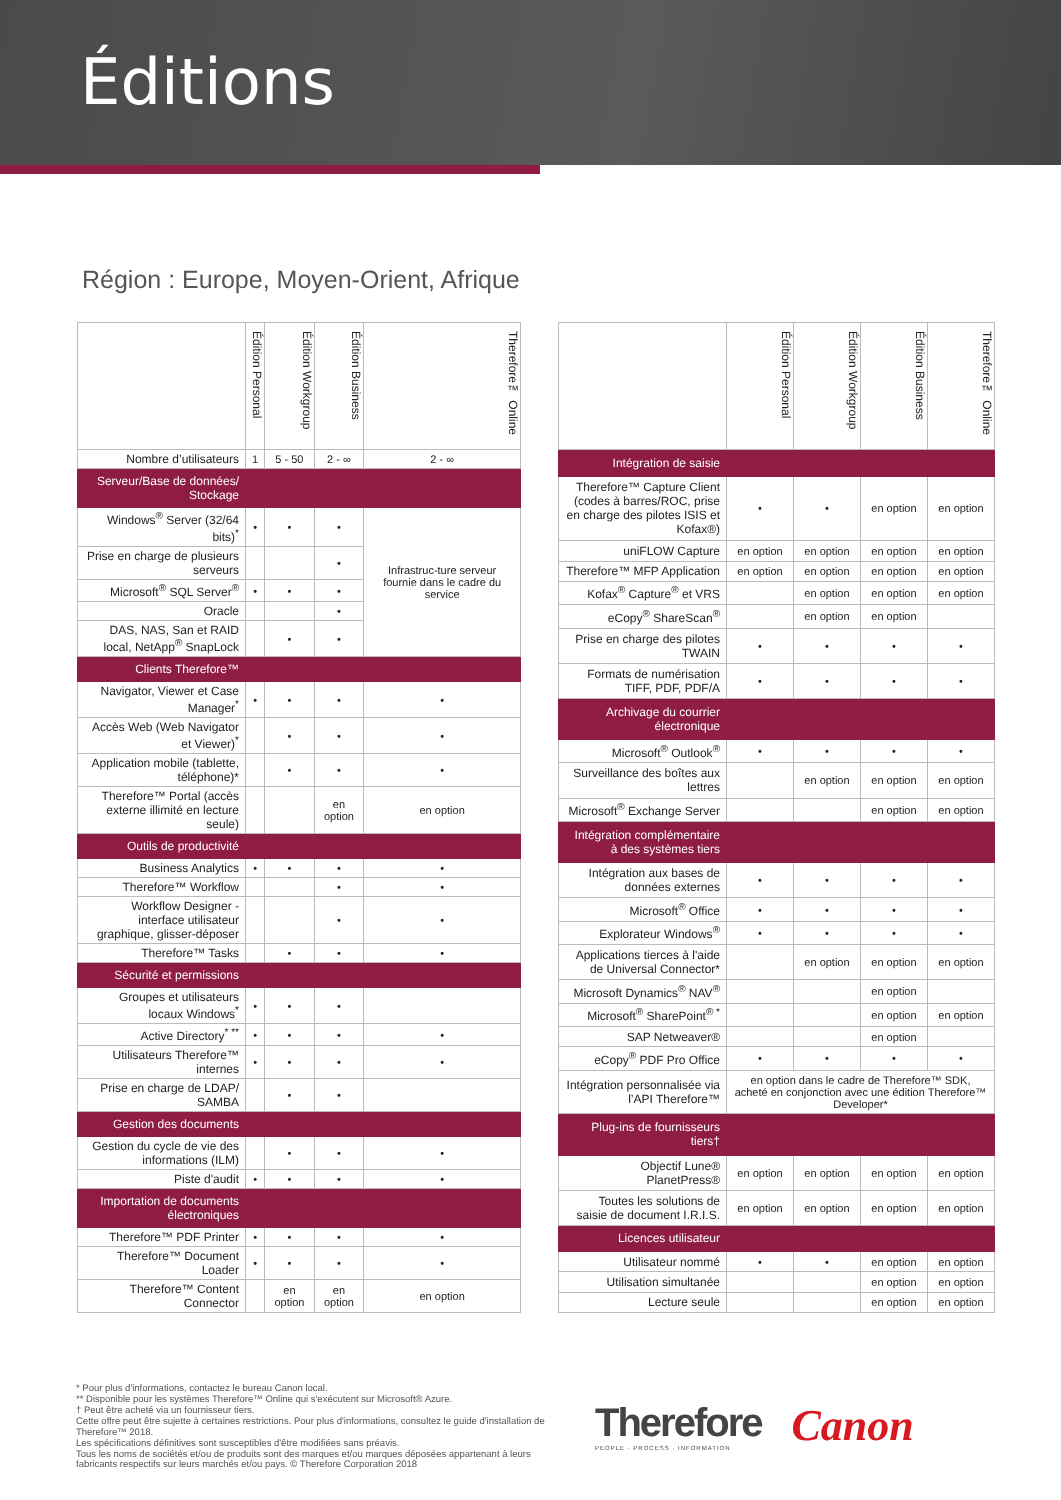Éditions
Région : Europe, Moyen-Orient, Afrique
| | Édition Personal | Édition Workgroup | Édition Business | Therefore™ Online |
| --- | --- | --- | --- | --- |
| Nombre d’utilisateurs | 1 | 5 - 50 | 2 - ∞ | 2 - ∞ |
| Serveur/Base de données/ Stockage | | | | |
| Windows<sup>®</sup> Server (32/64 bits)<sup>*</sup> | • | • | • | Infrastruc-ture serveur fournie dans le cadre du service |
| Prise en charge de plusieurs serveurs | | | • | |
| Microsoft<sup>®</sup> SQL Server<sup>®</sup> | • | • | • | |
| Oracle | | | • | |
| DAS, NAS, San et RAID local, NetApp<sup>®</sup> SnapLock | | • | • | |
| Clients Therefore™ | | | | |
| Navigator, Viewer et Case Manager<sup>*</sup> | • | • | • | • |
| Accès Web (Web Navigator et Viewer)<sup>*</sup> | | • | • | • |
| Application mobile (tablette, téléphone)* | | • | • | • |
| Therefore™ Portal (accès externe illimité en lecture seule) | | | en option | en option |
| Outils de productivité | | | | |
| Business Analytics | • | • | • | • |
| Therefore™ Workflow | | | • | • |
| Workflow Designer - interface utilisateur graphique, glisser-déposer | | | • | • |
| Therefore™ Tasks | | • | • | • |
| Sécurité et permissions | | | | |
| Groupes et utilisateurs locaux Windows<sup>*</sup> | • | • | • | |
| Active Directory<sup>* **</sup> | • | • | • | • |
| Utilisateurs Therefore™ internes | • | • | • | • |
| Prise en charge de LDAP/ SAMBA | | • | • | |
| Gestion des documents | | | | |
| Gestion du cycle de vie des informations (ILM) | | • | • | • |
| Piste d'audit | • | • | • | • |
| Importation de documents électroniques | | | | |
| Therefore™ PDF Printer | • | • | • | • |
| Therefore™ Document Loader | • | • | • | • |
| Therefore™ Content Connector | | en option | en option | en option |
| | Édition Personal | Édition Workgroup | Édition Business | Therefore™ Online |
| --- | --- | --- | --- | --- |
| Intégration de saisie | | | | |
| Therefore™ Capture Client (codes à barres/ROC, prise en charge des pilotes ISIS et Kofax®) | • | • | en option | en option |
| uniFLOW Capture | en option | en option | en option | en option |
| Therefore™ MFP Application | en option | en option | en option | en option |
| Kofax<sup>®</sup> Capture<sup>®</sup> et VRS | | en option | en option | en option |
| eCopy<sup>®</sup> ShareScan<sup>®</sup> | | en option | en option | |
| Prise en charge des pilotes TWAIN | • | • | • | • |
| Formats de numérisation TIFF, PDF, PDF/A | • | • | • | • |
| Archivage du courrier électronique | | | | |
| Microsoft<sup>®</sup> Outlook<sup>®</sup> | • | • | • | • |
| Surveillance des boîtes aux lettres | | en option | en option | en option |
| Microsoft<sup>®</sup> Exchange Server | | | en option | en option |
| Intégration complémentaire à des systèmes tiers | | | | |
| Intégration aux bases de données externes | • | • | • | • |
| Microsoft<sup>®</sup> Office | • | • | • | • |
| Explorateur Windows<sup>®</sup> | • | • | • | • |
| Applications tierces à l'aide de Universal Connector* | | en option | en option | en option |
| Microsoft Dynamics<sup>®</sup> NAV<sup>®</sup> | | | en option | |
| Microsoft<sup>®</sup> SharePoint<sup>® *</sup> | | | en option | en option |
| SAP Netweaver® | | | en option | |
| eCopy<sup>®</sup> PDF Pro Office | • | • | • | • |
| Intégration personnalisée via l’API Therefore™ | en option dans le cadre de Therefore™ SDK, acheté en conjonction avec une édition Therefore™ Developer* | | | |
| Plug-ins de fournisseurs tiers† | | | | |
| Objectif Lune® PlanetPress® | en option | en option | en option | en option |
| Toutes les solutions de saisie de document I.R.I.S. | en option | en option | en option | en option |
| Licences utilisateur | | | | |
| Utilisateur nommé | • | • | en option | en option |
| Utilisation simultanée | | | en option | en option |
| Lecture seule | | | en option | en option |
* Pour plus d'informations, contactez le bureau Canon local.
** Disponible pour les systèmes Therefore™ Online qui s'exécutent sur Microsoft® Azure.
† Peut être acheté via un fournisseur tiers.
Cette offre peut être sujette à certaines restrictions. Pour plus d'informations, consultez le guide d'installation de Therefore™ 2018.
Les spécifications définitives sont susceptibles d'être modifiées sans préavis.
Tous les noms de sociétés et/ou de produits sont des marques et/ou marques déposées appartenant à leurs fabricants respectifs sur leurs marchés et/ou pays. © Therefore Corporation 2018
Therefore
PEOPLE · PROCESS · INFORMATION
Canon